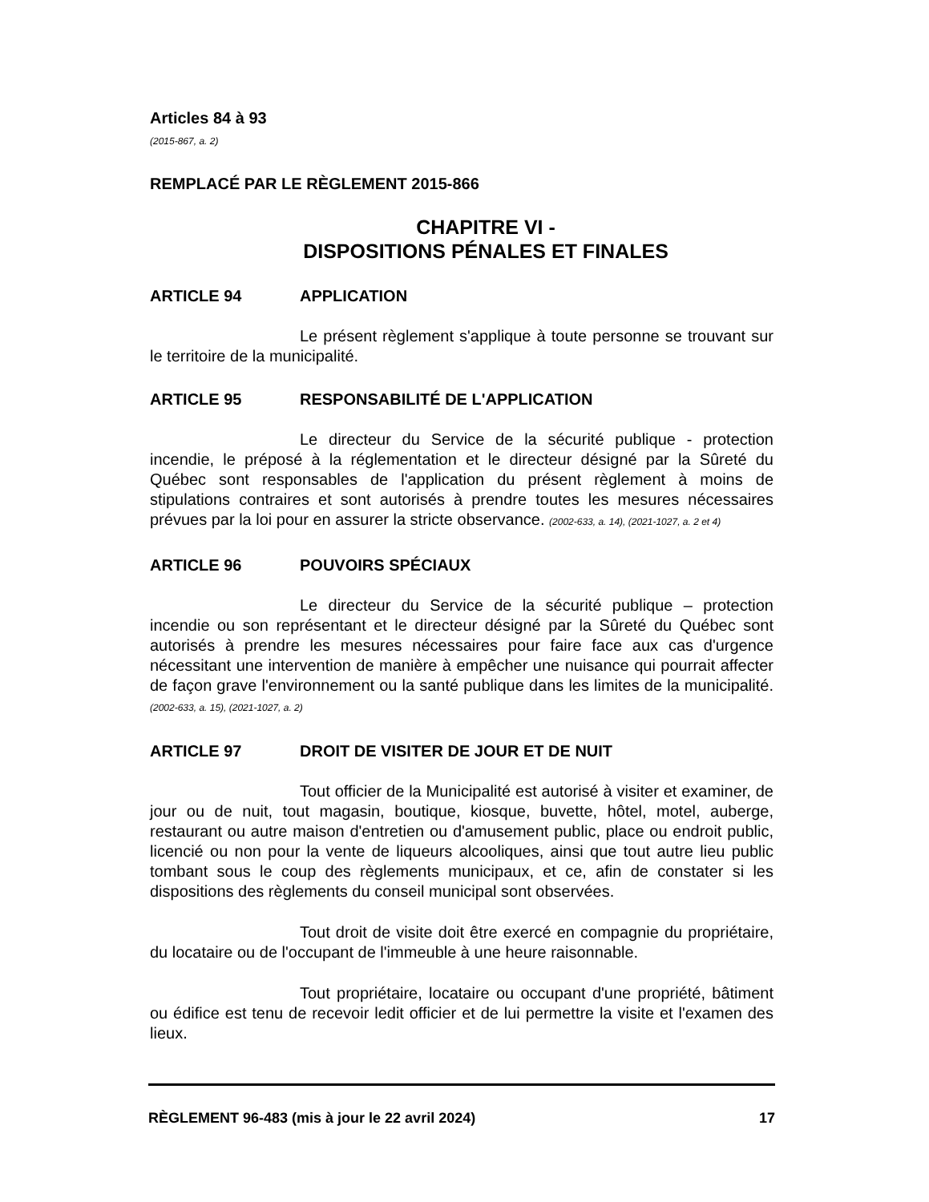Articles 84 à 93
(2015-867, a. 2)
REMPLACÉ PAR LE RÈGLEMENT 2015-866
CHAPITRE VI -
DISPOSITIONS PÉNALES ET FINALES
ARTICLE 94 APPLICATION
Le présent règlement s'applique à toute personne se trouvant sur le territoire de la municipalité.
ARTICLE 95 RESPONSABILITÉ DE L'APPLICATION
Le directeur du Service de la sécurité publique - protection incendie, le préposé à la réglementation et le directeur désigné par la Sûreté du Québec sont responsables de l'application du présent règlement à moins de stipulations contraires et sont autorisés à prendre toutes les mesures nécessaires prévues par la loi pour en assurer la stricte observance. (2002-633, a. 14), (2021-1027, a. 2 et 4)
ARTICLE 96 POUVOIRS SPÉCIAUX
Le directeur du Service de la sécurité publique – protection incendie ou son représentant et le directeur désigné par la Sûreté du Québec sont autorisés à prendre les mesures nécessaires pour faire face aux cas d'urgence nécessitant une intervention de manière à empêcher une nuisance qui pourrait affecter de façon grave l'environnement ou la santé publique dans les limites de la municipalité. (2002-633, a. 15), (2021-1027, a. 2)
ARTICLE 97 DROIT DE VISITER DE JOUR ET DE NUIT
Tout officier de la Municipalité est autorisé à visiter et examiner, de jour ou de nuit, tout magasin, boutique, kiosque, buvette, hôtel, motel, auberge, restaurant ou autre maison d'entretien ou d'amusement public, place ou endroit public, licencié ou non pour la vente de liqueurs alcooliques, ainsi que tout autre lieu public tombant sous le coup des règlements municipaux, et ce, afin de constater si les dispositions des règlements du conseil municipal sont observées.
Tout droit de visite doit être exercé en compagnie du propriétaire, du locataire ou de l'occupant de l'immeuble à une heure raisonnable.
Tout propriétaire, locataire ou occupant d'une propriété, bâtiment ou édifice est tenu de recevoir ledit officier et de lui permettre la visite et l'examen des lieux.
RÈGLEMENT 96-483 (mis à jour le 22 avril 2024) 17